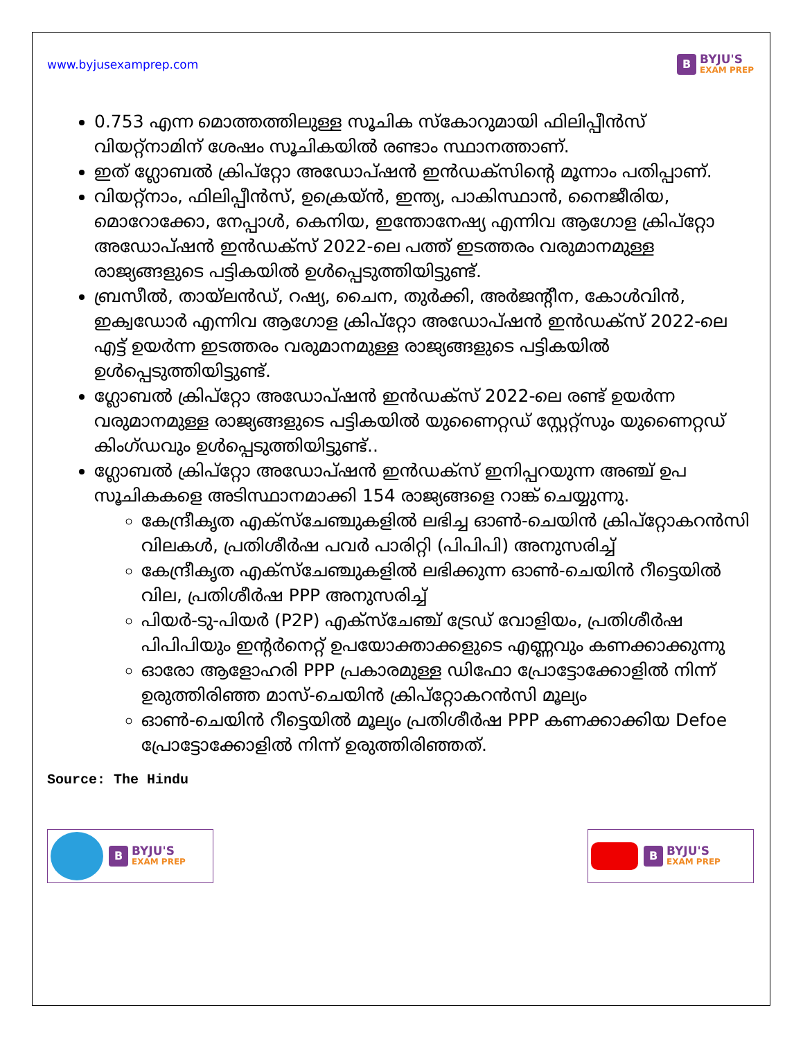www.byjusexamprep.com
B
BYJU'S
EXAM PREP
0.753 എന്ന മൊത്തത്തിലുള്ള സൂചിക സ്കോറുമായി ഫിലിപ്പീൻസ് വിയറ്റ്നാമിന് ശേഷം സൂചികയിൽ രണ്ടാം സ്ഥാനത്താണ്.
ഇത് ഗ്ലോബൽ ക്രിപ്റ്റോ അഡോപ്ഷൻ ഇൻഡക്സിന്റെ മൂന്നാം പതിപ്പാണ്.
വിയറ്റ്നാം, ഫിലിപ്പീൻസ്, ഉക്രെയ്ൻ, ഇന്ത്യ, പാകിസ്ഥാൻ, നൈജീരിയ, മൊറോക്കോ, നേപ്പാൾ, കെനിയ, ഇന്തോനേഷ്യ എന്നിവ ആഗോള ക്രിപ്റ്റോ അഡോപ്ഷൻ ഇൻഡക്സ് 2022-ലെ പത്ത് ഇടത്തരം വരുമാനമുള്ള രാജ്യങ്ങളുടെ പട്ടികയിൽ ഉൾപ്പെടുത്തിയിട്ടുണ്ട്.
ബ്രസീൽ, തായ്‌ലൻഡ്, റഷ്യ, ചൈന, തുർക്കി, അർജന്റീന, കോൾവിൻ, ഇക്വഡോർ എന്നിവ ആഗോള ക്രിപ്‌റ്റോ അഡോപ്ഷൻ ഇൻഡക്‌സ് 2022-ലെ എട്ട് ഉയർന്ന ഇടത്തരം വരുമാനമുള്ള രാജ്യങ്ങളുടെ പട്ടികയിൽ ഉൾപ്പെടുത്തിയിട്ടുണ്ട്.
ഗ്ലോബൽ ക്രിപ്‌റ്റോ അഡോപ്ഷൻ ഇൻഡക്‌സ് 2022-ലെ രണ്ട് ഉയർന്ന വരുമാനമുള്ള രാജ്യങ്ങളുടെ പട്ടികയിൽ യുണൈറ്റഡ് സ്റ്റേറ്റ്‌സും യുണൈറ്റഡ് കിംഗ്ഡവും ഉൾപ്പെടുത്തിയിട്ടുണ്ട്..
ഗ്ലോബൽ ക്രിപ്‌റ്റോ അഡോപ്ഷൻ ഇൻഡക്‌സ് ഇനിപ്പറയുന്ന അഞ്ച് ഉപ സൂചികകളെ അടിസ്ഥാനമാക്കി 154 രാജ്യങ്ങളെ റാങ്ക് ചെയ്യുന്നു.
കേന്ദ്രീകൃത എക്‌സ്‌ചേഞ്ചുകളിൽ ലഭിച്ച ഓൺ-ചെയിൻ ക്രിപ്‌റ്റോകറൻസി വിലകൾ, പ്രതിശീർഷ പവർ പാരിറ്റി (പിപിപി) അനുസരിച്ച്
കേന്ദ്രീകൃത എക്‌സ്‌ചേഞ്ചുകളിൽ ലഭിക്കുന്ന ഓൺ-ചെയിൻ റീട്ടെയിൽ വില, പ്രതിശീർഷ PPP അനുസരിച്ച്
പിയർ-ടു-പിയർ (P2P) എക്സ്ചേഞ്ച് ട്രേഡ് വോളിയം, പ്രതിശീർഷ പിപിപിയും ഇന്റർനെറ്റ് ഉപയോക്താക്കളുടെ എണ്ണവും കണക്കാക്കുന്നു
ഓരോ ആളോഹരി PPP പ്രകാരമുള്ള ഡിഫോ പ്രോട്ടോക്കോളിൽ നിന്ന് ഉരുത്തിരിഞ്ഞ മാസ്-ചെയിൻ ക്രിപ്‌റ്റോകറൻസി മൂല്യം
ഓൺ-ചെയിൻ റീട്ടെയിൽ മൂല്യം പ്രതിശീർഷ PPP കണക്കാക്കിയ Defoe പ്രോട്ടോക്കോളിൽ നിന്ന് ഉരുത്തിരിഞ്ഞത്.
Source: The Hindu
B
BYJU'S
EXAM PREP
B
BYJU'S
EXAM PREP